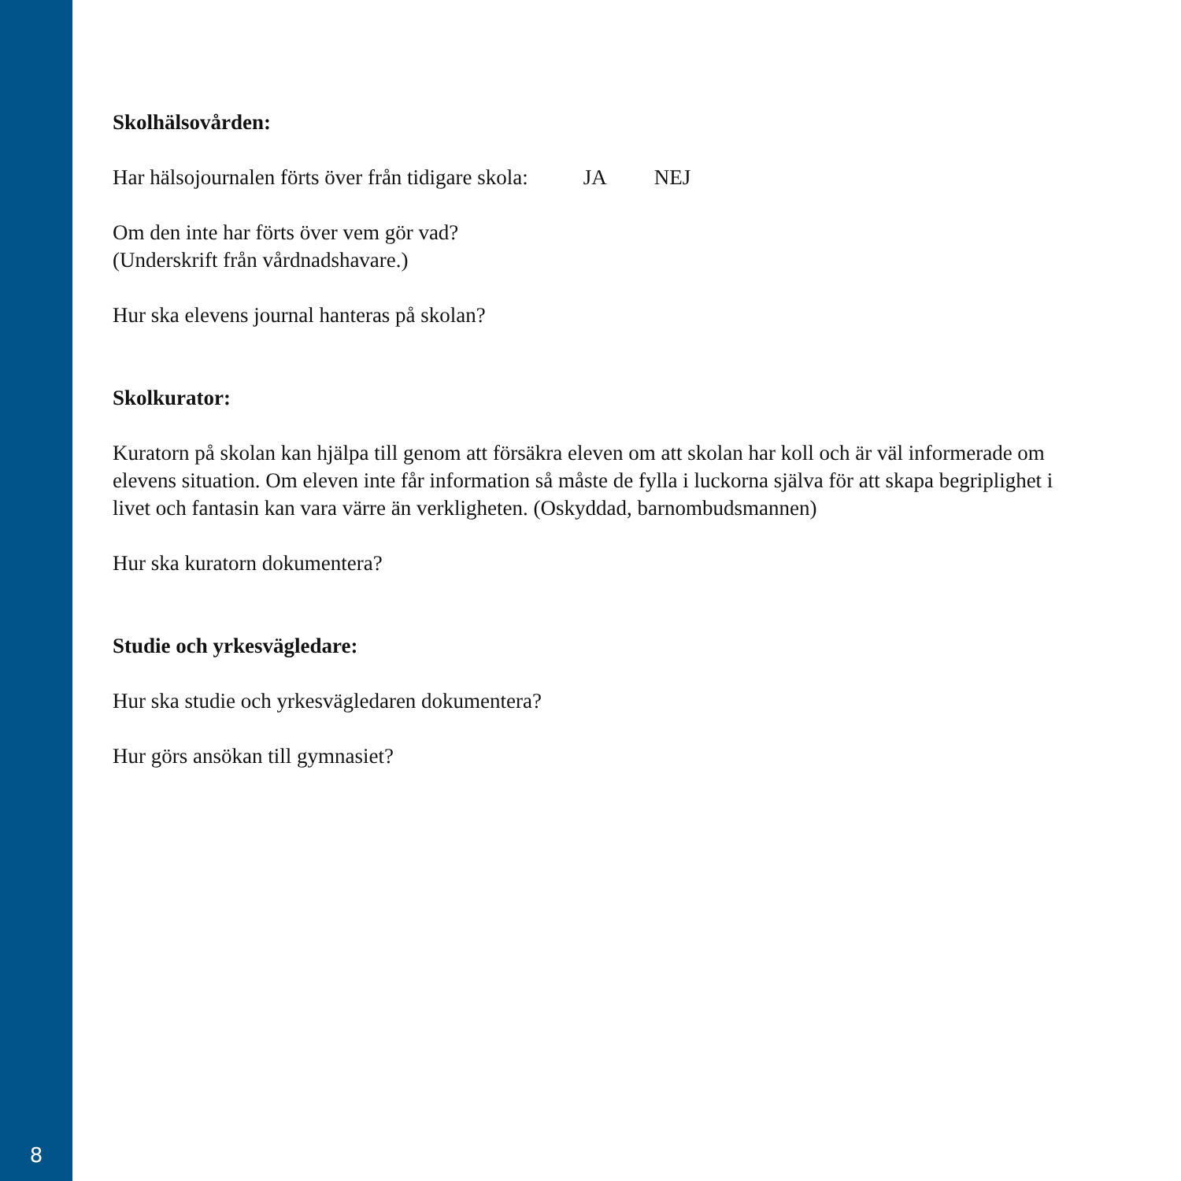Skolhälsovården:
Har hälsojournalen förts över från tidigare skola: JA NEJ
Om den inte har förts över vem gör vad?
(Underskrift från vårdnadshavare.)
Hur ska elevens journal hanteras på skolan?
Skolkurator:
Kuratorn på skolan kan hjälpa till genom att försäkra eleven om att skolan har koll och är väl informerade om elevens situation. Om eleven inte får information så måste de fylla i luckorna själva för att skapa begriplighet i livet och fantasin kan vara värre än verkligheten. (Oskyddad, barnombudsmannen)
Hur ska kuratorn dokumentera?
Studie och yrkesvägledare:
Hur ska studie och yrkesvägledaren dokumentera?
Hur görs ansökan till gymnasiet?
8